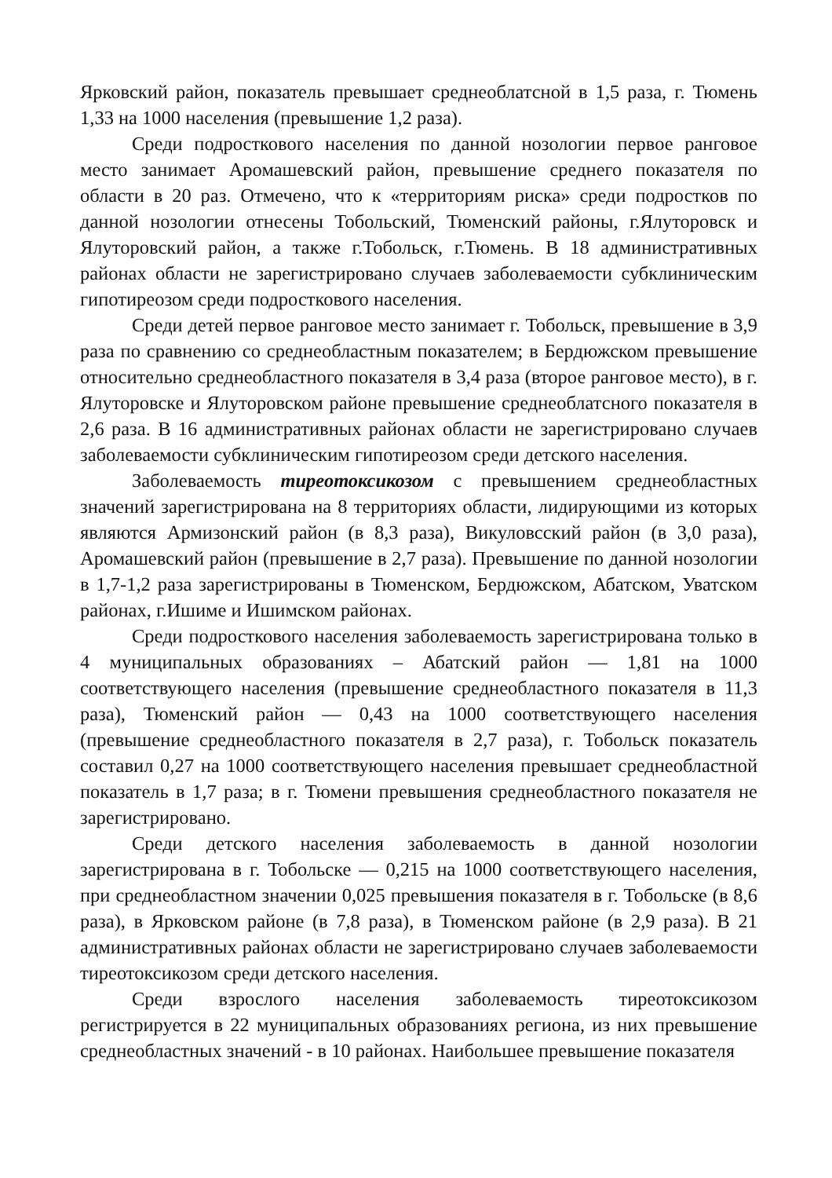Ярковский район, показатель превышает среднеоблатсной в 1,5 раза, г. Тюмень 1,33 на 1000 населения (превышение 1,2 раза).
Среди подросткового населения по данной нозологии первое ранговое место занимает Аромашевский район, превышение среднего показателя по области в 20 раз. Отмечено, что к «территориям риска» среди подростков по данной нозологии отнесены Тобольский, Тюменский районы, г.Ялуторовск и Ялуторовский район, а также г.Тобольск, г.Тюмень. В 18 административных районах области не зарегистрировано случаев заболеваемости субклиническим гипотиреозом среди подросткового населения.
Среди детей первое ранговое место занимает г. Тобольск, превышение в 3,9 раза по сравнению со среднеобластным показателем; в Бердюжском превышение относительно среднеобластного показателя в 3,4 раза (второе ранговое место), в г. Ялуторовске и Ялуторовском районе превышение среднеоблатсного показателя в 2,6 раза. В 16 административных районах области не зарегистрировано случаев заболеваемости субклиническим гипотиреозом среди детского населения.
Заболеваемость тиреотоксикозом с превышением среднеобластных значений зарегистрирована на 8 территориях области, лидирующими из которых являются Армизонский район (в 8,3 раза), Викуловсский район (в 3,0 раза), Аромашевский район (превышение в 2,7 раза). Превышение по данной нозологии в 1,7-1,2 раза зарегистрированы в Тюменском, Бердюжском, Абатском, Уватском районах, г.Ишиме и Ишимском районах.
Среди подросткового населения заболеваемость зарегистрирована только в 4 муниципальных образованиях – Абатский район — 1,81 на 1000 соответствующего населения (превышение среднеобластного показателя в 11,3 раза), Тюменский район — 0,43 на 1000 соответствующего населения (превышение среднеобластного показателя в 2,7 раза), г. Тобольск показатель составил 0,27 на 1000 соответствующего населения превышает среднеобластной показатель в 1,7 раза; в г. Тюмени превышения среднеобластного показателя не зарегистрировано.
Среди детского населения заболеваемость в данной нозологии зарегистрирована в г. Тобольске — 0,215 на 1000 соответствующего населения, при среднеобластном значении 0,025 превышения показателя в г. Тобольске (в 8,6 раза), в Ярковском районе (в 7,8 раза), в Тюменском районе (в 2,9 раза). В 21 административных районах области не зарегистрировано случаев заболеваемости тиреотоксикозом среди детского населения.
Среди взрослого населения заболеваемость тиреотоксикозом регистрируется в 22 муниципальных образованиях региона, из них превышение среднеобластных значений - в 10 районах. Наибольшее превышение показателя